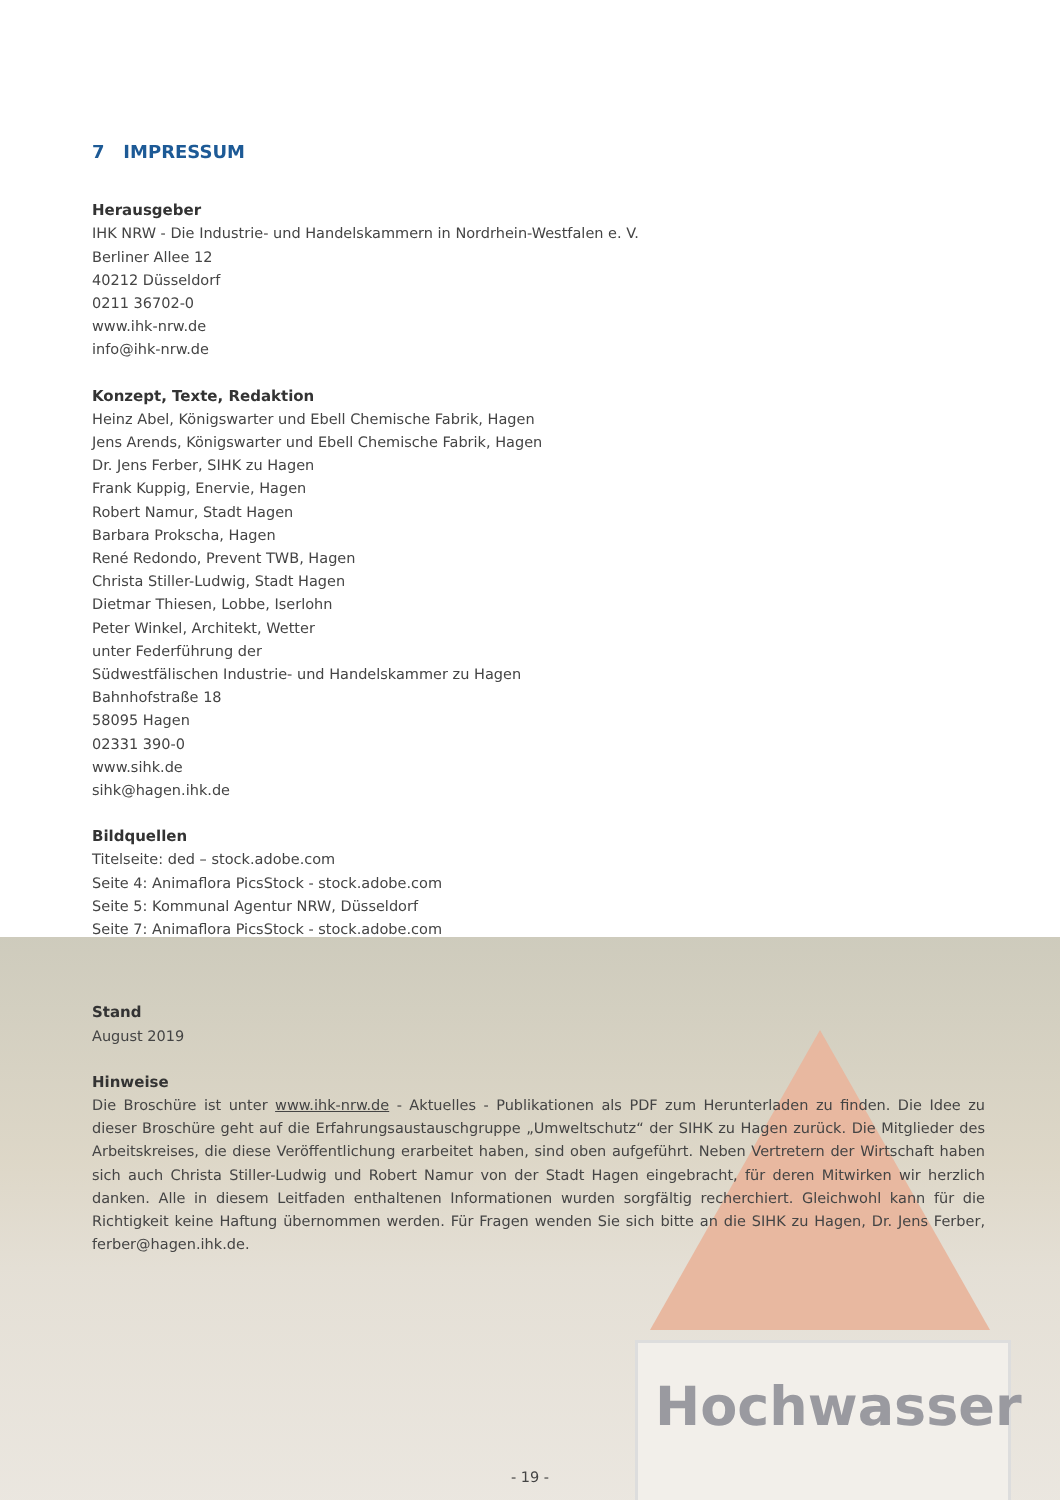7 IMPRESSUM
Herausgeber
IHK NRW - Die Industrie- und Handelskammern in Nordrhein-Westfalen e. V.
Berliner Allee 12
40212 Düsseldorf
0211 36702-0
www.ihk-nrw.de
info@ihk-nrw.de
Konzept, Texte, Redaktion
Heinz Abel, Königswarter und Ebell Chemische Fabrik, Hagen
Jens Arends, Königswarter und Ebell Chemische Fabrik, Hagen
Dr. Jens Ferber, SIHK zu Hagen
Frank Kuppig, Enervie, Hagen
Robert Namur, Stadt Hagen
Barbara Prokscha, Hagen
René Redondo, Prevent TWB, Hagen
Christa Stiller-Ludwig, Stadt Hagen
Dietmar Thiesen, Lobbe, Iserlohn
Peter Winkel, Architekt, Wetter
unter Federführung der
Südwestfälischen Industrie- und Handelskammer zu Hagen
Bahnhofstraße 18
58095 Hagen
02331 390-0
www.sihk.de
sihk@hagen.ihk.de
Bildquellen
Titelseite: ded – stock.adobe.com
Seite 4: Animaflora PicsStock - stock.adobe.com
Seite 5: Kommunal Agentur NRW, Düsseldorf
Seite 7: Animaflora PicsStock - stock.adobe.com
Stand
August 2019
Hinweise
Die Broschüre ist unter www.ihk-nrw.de - Aktuelles - Publikationen als PDF zum Herunterladen zu finden. Die Idee zu dieser Broschüre geht auf die Erfahrungsaustauschgruppe „Umweltschutz“ der SIHK zu Hagen zurück. Die Mitglieder des Arbeitskreises, die diese Veröffentlichung erarbeitet haben, sind oben aufgeführt. Neben Vertretern der Wirtschaft haben sich auch Christa Stiller-Ludwig und Robert Namur von der Stadt Hagen eingebracht, für deren Mitwirken wir herzlich danken. Alle in diesem Leitfaden enthaltenen Informationen wurden sorgfältig recherchiert. Gleichwohl kann für die Richtigkeit keine Haftung übernommen werden. Für Fragen wenden Sie sich bitte an die SIHK zu Hagen, Dr. Jens Ferber, ferber@hagen.ihk.de.
Hochwasser
- 19 -